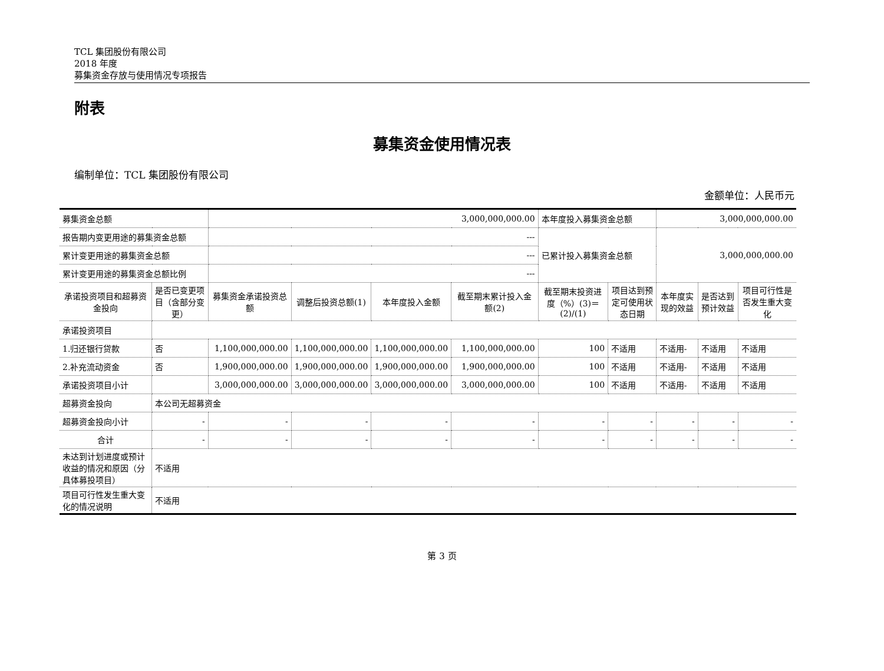TCL 集团股份有限公司
2018 年度
募集资金存放与使用情况专项报告
附表
募集资金使用情况表
编制单位：TCL 集团股份有限公司
金额单位：人民币元
| 募集资金总额 | | 3,000,000,000.00 | | | | 本年度投入募集资金总额 | | 3,000,000,000.00 | | |
| 报告期内变更用途的募集资金总额 | | --- | | | | 已累计投入募集资金总额 | | 3,000,000,000.00 | | |
| 累计变更用途的募集资金总额 | | --- | | | | | | | | |
| 累计变更用途的募集资金总额比例 | | --- | | | | | | | | |
| 承诺投资项目和超募资金投向 | 是否已变更项目（含部分变更） | 募集资金承诺投资总额 | 调整后投资总额(1) | 本年度投入金额 | 截至期末累计投入金额(2) | 截至期末投资进度（%）(3)＝(2)/(1) | 项目达到预定可使用状态日期 | 本年度实现的效益 | 是否达到预计效益 | 项目可行性是否发生重大变化 |
| 承诺投资项目 | | | | | | | | | | |
| 1.归还银行贷款 | 否 | 1,100,000,000.00 | 1,100,000,000.00 | 1,100,000,000.00 | 1,100,000,000.00 | 100 | 不适用 | 不适用- | 不适用 | 不适用 |
| 2.补充流动资金 | 否 | 1,900,000,000.00 | 1,900,000,000.00 | 1,900,000,000.00 | 1,900,000,000.00 | 100 | 不适用 | 不适用- | 不适用 | 不适用 |
| 承诺投资项目小计 | | 3,000,000,000.00 | 3,000,000,000.00 | 3,000,000,000.00 | 3,000,000,000.00 | 100 | 不适用 | 不适用- | 不适用 | 不适用 |
| 超募资金投向 | 本公司无超募资金 | | | | | | | | | |
| 超募资金投向小计 | - | - | - | - | - | - | - | - | - | - |
| 合计 | - | - | - | - | - | - | - | - | - | - |
| 未达到计划进度或预计收益的情况和原因（分具体募投项目） | 不适用 | | | | | | | | | |
| 项目可行性发生重大变化的情况说明 | 不适用 | | | | | | | | | |
第 3 页